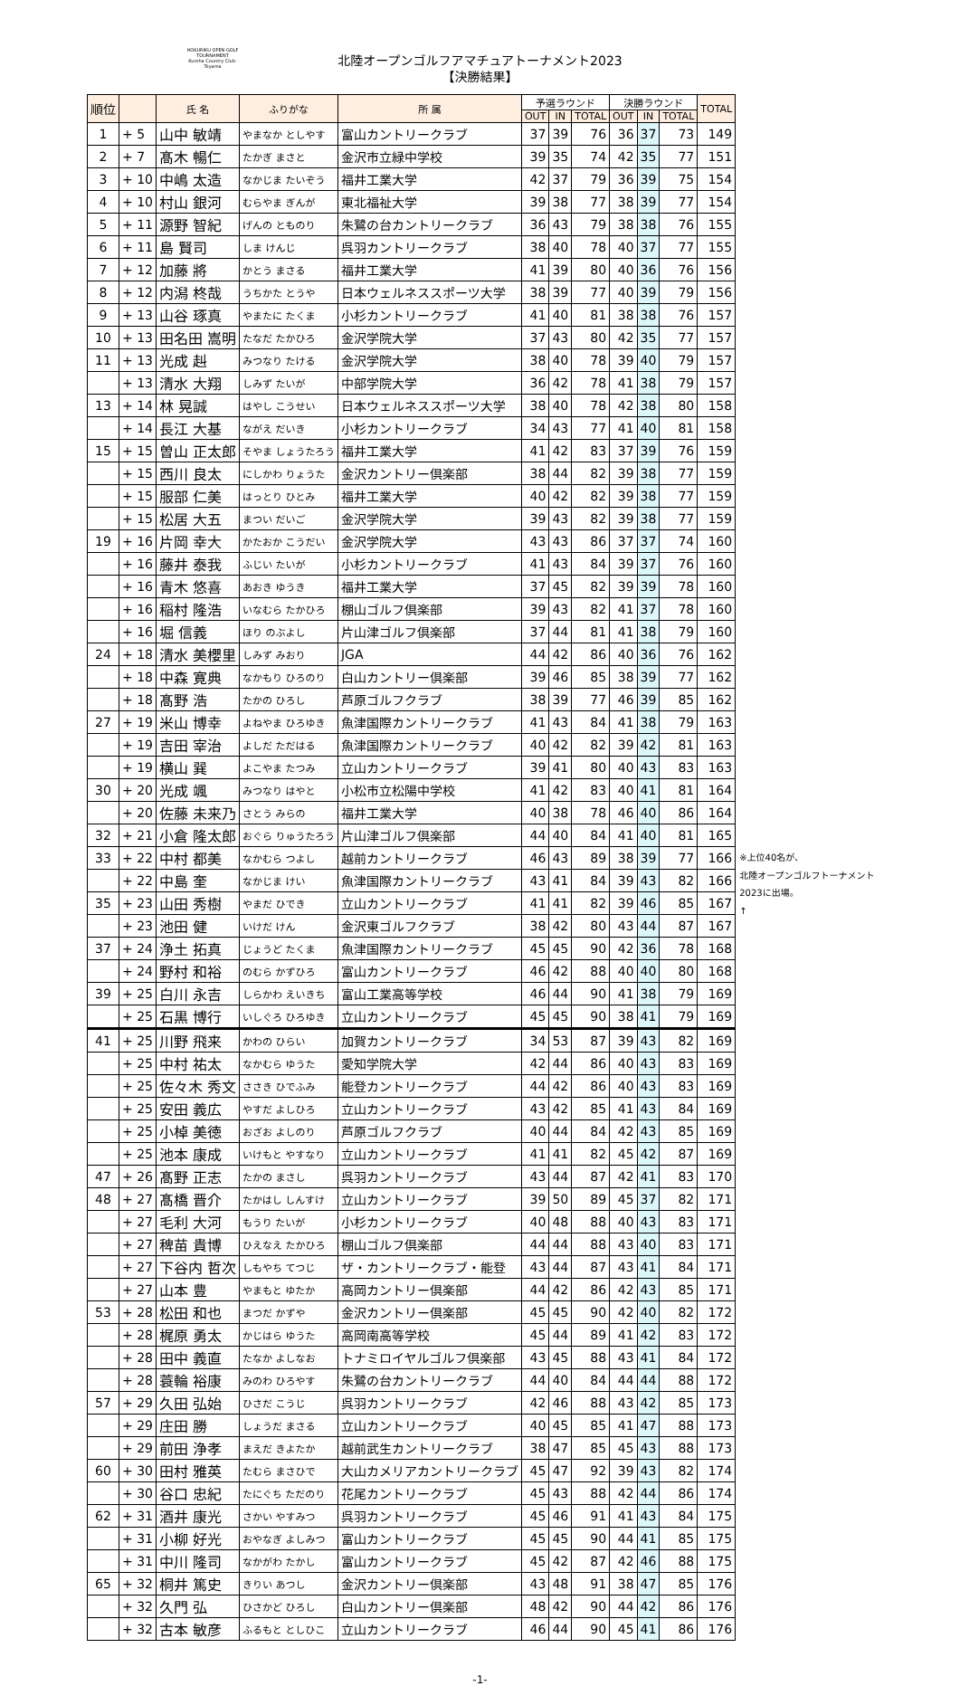HOKURIKU OPEN GOLF
TOURNAMENT
Kureha Country Club-Toyama
北陸オープンゴルフアマチュアトーナメント2023
【決勝結果】
| 順位 | | 氏 名 | ふりがな | 所 属 | 予選ラウンド | | | 決勝ラウンド | | | TOTAL |
| --- | --- | --- | --- | --- | --- | --- | --- | --- | --- | --- | --- |
| | | | | | OUT | IN | TOTAL | OUT | IN | TOTAL | |
| 1 | + 5 | 山中 敏靖 | やまなか としやす | 富山カントリークラブ | 37 | 39 | 76 | 36 | 37 | 73 | 149 |
| 2 | + 7 | 髙木 暢仁 | たかぎ まさと | 金沢市立緑中学校 | 39 | 35 | 74 | 42 | 35 | 77 | 151 |
| 3 | + 10 | 中嶋 太造 | なかじま たいぞう | 福井工業大学 | 42 | 37 | 79 | 36 | 39 | 75 | 154 |
| 4 | + 10 | 村山 銀河 | むらやま ぎんが | 東北福祉大学 | 39 | 38 | 77 | 38 | 39 | 77 | 154 |
| 5 | + 11 | 源野 智紀 | げんの とものり | 朱鷺の台カントリークラブ | 36 | 43 | 79 | 38 | 38 | 76 | 155 |
| 6 | + 11 | 島 賢司 | しま けんじ | 呉羽カントリークラブ | 38 | 40 | 78 | 40 | 37 | 77 | 155 |
| 7 | + 12 | 加藤 將 | かとう まさる | 福井工業大学 | 41 | 39 | 80 | 40 | 36 | 76 | 156 |
| 8 | + 12 | 内潟 柊哉 | うちかた とうや | 日本ウェルネススポーツ大学 | 38 | 39 | 77 | 40 | 39 | 79 | 156 |
| 9 | + 13 | 山谷 琢真 | やまたに たくま | 小杉カントリークラブ | 41 | 40 | 81 | 38 | 38 | 76 | 157 |
| 10 | + 13 | 田名田 嵩明 | たなだ たかひろ | 金沢学院大学 | 37 | 43 | 80 | 42 | 35 | 77 | 157 |
| 11 | + 13 | 光成 赳 | みつなり たける | 金沢学院大学 | 38 | 40 | 78 | 39 | 40 | 79 | 157 |
| | + 13 | 清水 大翔 | しみず たいが | 中部学院大学 | 36 | 42 | 78 | 41 | 38 | 79 | 157 |
| 13 | + 14 | 林 晃誠 | はやし こうせい | 日本ウェルネススポーツ大学 | 38 | 40 | 78 | 42 | 38 | 80 | 158 |
| | + 14 | 長江 大基 | ながえ だいき | 小杉カントリークラブ | 34 | 43 | 77 | 41 | 40 | 81 | 158 |
| 15 | + 15 | 曽山 正太郎 | そやま しょうたろう | 福井工業大学 | 41 | 42 | 83 | 37 | 39 | 76 | 159 |
| | + 15 | 西川 良太 | にしかわ りょうた | 金沢カントリー倶楽部 | 38 | 44 | 82 | 39 | 38 | 77 | 159 |
| | + 15 | 服部 仁美 | はっとり ひとみ | 福井工業大学 | 40 | 42 | 82 | 39 | 38 | 77 | 159 |
| | + 15 | 松居 大五 | まつい だいご | 金沢学院大学 | 39 | 43 | 82 | 39 | 38 | 77 | 159 |
| 19 | + 16 | 片岡 幸大 | かたおか こうだい | 金沢学院大学 | 43 | 43 | 86 | 37 | 37 | 74 | 160 |
| | + 16 | 藤井 泰我 | ふじい たいが | 小杉カントリークラブ | 41 | 43 | 84 | 39 | 37 | 76 | 160 |
| | + 16 | 青木 悠喜 | あおき ゆうき | 福井工業大学 | 37 | 45 | 82 | 39 | 39 | 78 | 160 |
| | + 16 | 稲村 隆浩 | いなむら たかひろ | 棚山ゴルフ倶楽部 | 39 | 43 | 82 | 41 | 37 | 78 | 160 |
| | + 16 | 堀 信義 | ほり のぶよし | 片山津ゴルフ倶楽部 | 37 | 44 | 81 | 41 | 38 | 79 | 160 |
| 24 | + 18 | 清水 美櫻里 | しみず みおり | JGA | 44 | 42 | 86 | 40 | 36 | 76 | 162 |
| | + 18 | 中森 寛典 | なかもり ひろのり | 白山カントリー倶楽部 | 39 | 46 | 85 | 38 | 39 | 77 | 162 |
| | + 18 | 髙野 浩 | たかの ひろし | 芦原ゴルフクラブ | 38 | 39 | 77 | 46 | 39 | 85 | 162 |
| 27 | + 19 | 米山 博幸 | よねやま ひろゆき | 魚津国際カントリークラブ | 41 | 43 | 84 | 41 | 38 | 79 | 163 |
| | + 19 | 吉田 宰治 | よしだ ただはる | 魚津国際カントリークラブ | 40 | 42 | 82 | 39 | 42 | 81 | 163 |
| | + 19 | 横山 巽 | よこやま たつみ | 立山カントリークラブ | 39 | 41 | 80 | 40 | 43 | 83 | 163 |
| 30 | + 20 | 光成 颯 | みつなり はやと | 小松市立松陽中学校 | 41 | 42 | 83 | 40 | 41 | 81 | 164 |
| | + 20 | 佐藤 未来乃 | さとう みらの | 福井工業大学 | 40 | 38 | 78 | 46 | 40 | 86 | 164 |
| 32 | + 21 | 小倉 隆太郎 | おぐら りゅうたろう | 片山津ゴルフ倶楽部 | 44 | 40 | 84 | 41 | 40 | 81 | 165 |
| 33 | + 22 | 中村 都美 | なかむら つよし | 越前カントリークラブ | 46 | 43 | 89 | 38 | 39 | 77 | 166 |
| | + 22 | 中島 奎 | なかじま けい | 魚津国際カントリークラブ | 43 | 41 | 84 | 39 | 43 | 82 | 166 |
| 35 | + 23 | 山田 秀樹 | やまだ ひでき | 立山カントリークラブ | 41 | 41 | 82 | 39 | 46 | 85 | 167 |
| | + 23 | 池田 健 | いけだ けん | 金沢東ゴルフクラブ | 38 | 42 | 80 | 43 | 44 | 87 | 167 |
| 37 | + 24 | 浄土 拓真 | じょうど たくま | 魚津国際カントリークラブ | 45 | 45 | 90 | 42 | 36 | 78 | 168 |
| | + 24 | 野村 和裕 | のむら かずひろ | 富山カントリークラブ | 46 | 42 | 88 | 40 | 40 | 80 | 168 |
| 39 | + 25 | 白川 永吉 | しらかわ えいきち | 富山工業高等学校 | 46 | 44 | 90 | 41 | 38 | 79 | 169 |
| | + 25 | 石黒 博行 | いしぐろ ひろゆき | 立山カントリークラブ | 45 | 45 | 90 | 38 | 41 | 79 | 169 |
| 41 | + 25 | 川野 飛来 | かわの ひらい | 加賀カントリークラブ | 34 | 53 | 87 | 39 | 43 | 82 | 169 |
| | + 25 | 中村 祐太 | なかむら ゆうた | 愛知学院大学 | 42 | 44 | 86 | 40 | 43 | 83 | 169 |
| | + 25 | 佐々木 秀文 | ささき ひでふみ | 能登カントリークラブ | 44 | 42 | 86 | 40 | 43 | 83 | 169 |
| | + 25 | 安田 義広 | やすだ よしひろ | 立山カントリークラブ | 43 | 42 | 85 | 41 | 43 | 84 | 169 |
| | + 25 | 小棹 美徳 | おざお よしのり | 芦原ゴルフクラブ | 40 | 44 | 84 | 42 | 43 | 85 | 169 |
| | + 25 | 池本 康成 | いけもと やすなり | 立山カントリークラブ | 41 | 41 | 82 | 45 | 42 | 87 | 169 |
| 47 | + 26 | 髙野 正志 | たかの まさし | 呉羽カントリークラブ | 43 | 44 | 87 | 42 | 41 | 83 | 170 |
| 48 | + 27 | 髙橋 晋介 | たかはし しんすけ | 立山カントリークラブ | 39 | 50 | 89 | 45 | 37 | 82 | 171 |
| | + 27 | 毛利 大河 | もうり たいが | 小杉カントリークラブ | 40 | 48 | 88 | 40 | 43 | 83 | 171 |
| | + 27 | 稗苗 貴博 | ひえなえ たかひろ | 棚山ゴルフ倶楽部 | 44 | 44 | 88 | 43 | 40 | 83 | 171 |
| | + 27 | 下谷内 哲次 | しもやち てつじ | ザ・カントリークラブ・能登 | 43 | 44 | 87 | 43 | 41 | 84 | 171 |
| | + 27 | 山本 豊 | やまもと ゆたか | 高岡カントリー倶楽部 | 44 | 42 | 86 | 42 | 43 | 85 | 171 |
| 53 | + 28 | 松田 和也 | まつだ かずや | 金沢カントリー倶楽部 | 45 | 45 | 90 | 42 | 40 | 82 | 172 |
| | + 28 | 梶原 勇太 | かじはら ゆうた | 高岡南高等学校 | 45 | 44 | 89 | 41 | 42 | 83 | 172 |
| | + 28 | 田中 義直 | たなか よしなお | トナミロイヤルゴルフ倶楽部 | 43 | 45 | 88 | 43 | 41 | 84 | 172 |
| | + 28 | 蓑輪 裕康 | みのわ ひろやす | 朱鷺の台カントリークラブ | 44 | 40 | 84 | 44 | 44 | 88 | 172 |
| 57 | + 29 | 久田 弘始 | ひさだ こうじ | 呉羽カントリークラブ | 42 | 46 | 88 | 43 | 42 | 85 | 173 |
| | + 29 | 庄田 勝 | しょうだ まさる | 立山カントリークラブ | 40 | 45 | 85 | 41 | 47 | 88 | 173 |
| | + 29 | 前田 浄孝 | まえだ きよたか | 越前武生カントリークラブ | 38 | 47 | 85 | 45 | 43 | 88 | 173 |
| 60 | + 30 | 田村 雅英 | たむら まさひで | 大山カメリアカントリークラブ | 45 | 47 | 92 | 39 | 43 | 82 | 174 |
| | + 30 | 谷口 忠紀 | たにぐち ただのり | 花尾カントリークラブ | 45 | 43 | 88 | 42 | 44 | 86 | 174 |
| 62 | + 31 | 酒井 康光 | さかい やすみつ | 呉羽カントリークラブ | 45 | 46 | 91 | 41 | 43 | 84 | 175 |
| | + 31 | 小柳 好光 | おやなぎ よしみつ | 富山カントリークラブ | 45 | 45 | 90 | 44 | 41 | 85 | 175 |
| | + 31 | 中川 隆司 | なかがわ たかし | 富山カントリークラブ | 45 | 42 | 87 | 42 | 46 | 88 | 175 |
| 65 | + 32 | 桐井 篤史 | きりい あつし | 金沢カントリー倶楽部 | 43 | 48 | 91 | 38 | 47 | 85 | 176 |
| | + 32 | 久門 弘 | ひさかど ひろし | 白山カントリー倶楽部 | 48 | 42 | 90 | 44 | 42 | 86 | 176 |
| | + 32 | 古本 敏彦 | ふるもと としひこ | 立山カントリークラブ | 46 | 44 | 90 | 45 | 41 | 86 | 176 |
※上位40名が、
北陸オープンゴルフトーナメント
2023に出場。
↑
-1-